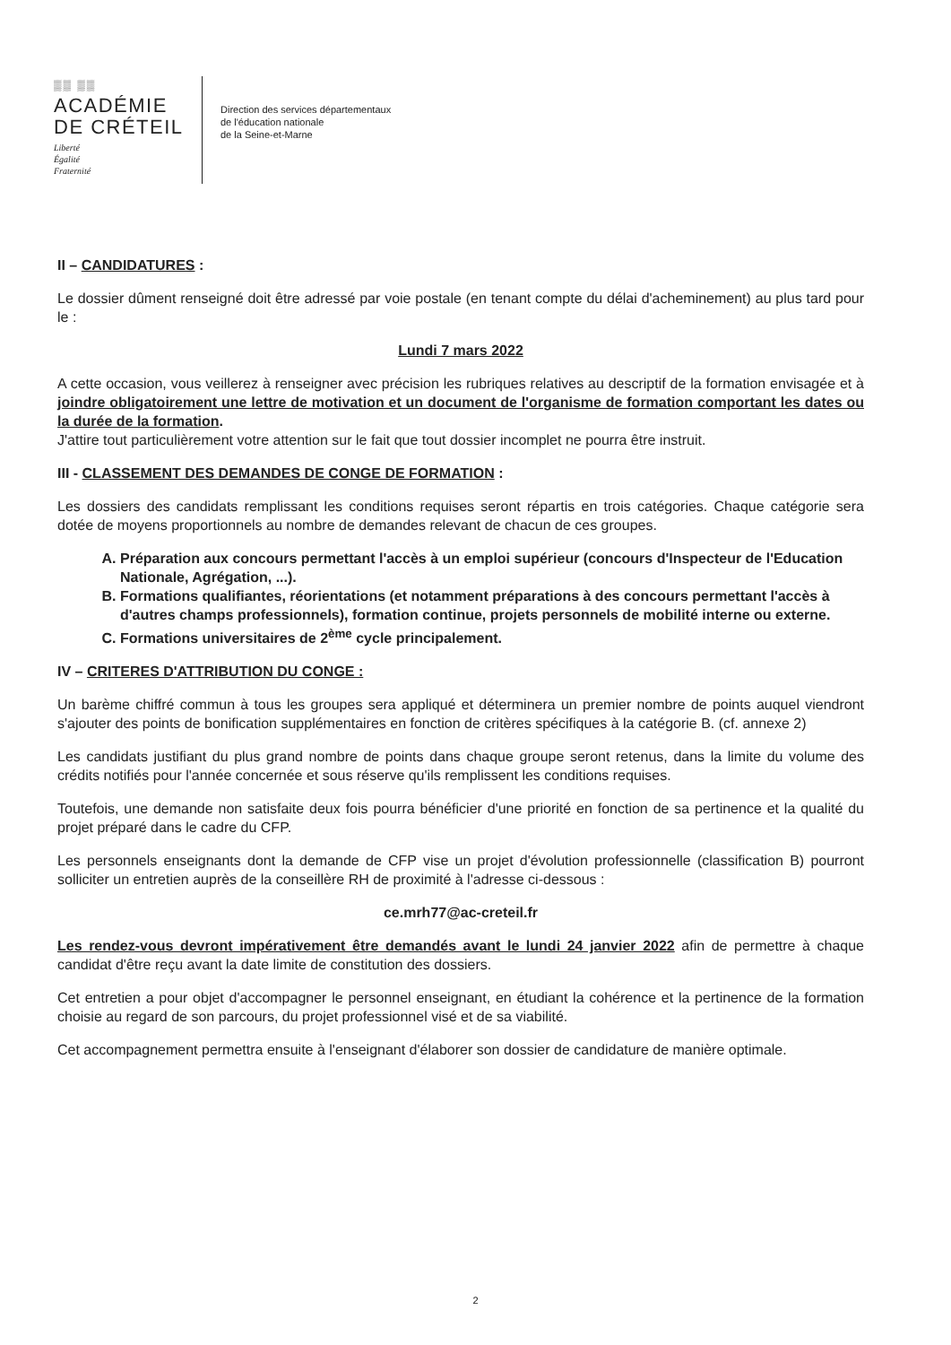▒▒ ▒▒
ACADÉMIE
DE CRÉTEIL
Liberté
Égalité
Fraternité
Direction des services départementaux
de l'éducation nationale
de la Seine-et-Marne
II – CANDIDATURES :
Le dossier dûment renseigné doit être adressé par voie postale (en tenant compte du délai d'acheminement) au plus tard pour le :
Lundi 7 mars 2022
A cette occasion, vous veillerez à renseigner avec précision les rubriques relatives au descriptif de la formation envisagée et à joindre obligatoirement une lettre de motivation et un document de l'organisme de formation comportant les dates ou la durée de la formation.
J'attire tout particulièrement votre attention sur le fait que tout dossier incomplet ne pourra être instruit.
III - CLASSEMENT DES DEMANDES DE CONGE DE FORMATION :
Les dossiers des candidats remplissant les conditions requises seront répartis en trois catégories. Chaque catégorie sera dotée de moyens proportionnels au nombre de demandes relevant de chacun de ces groupes.
A. Préparation aux concours permettant l'accès à un emploi supérieur (concours d'Inspecteur de l'Education Nationale, Agrégation, ...).
B. Formations qualifiantes, réorientations (et notamment préparations à des concours permettant l'accès à d'autres champs professionnels), formation continue, projets personnels de mobilité interne ou externe.
C. Formations universitaires de 2<sup>ème</sup> cycle principalement.
IV – CRITERES D'ATTRIBUTION DU CONGE :
Un barème chiffré commun à tous les groupes sera appliqué et déterminera un premier nombre de points auquel viendront s'ajouter des points de bonification supplémentaires en fonction de critères spécifiques à la catégorie B. (cf. annexe 2)
Les candidats justifiant du plus grand nombre de points dans chaque groupe seront retenus, dans la limite du volume des crédits notifiés pour l'année concernée et sous réserve qu'ils remplissent les conditions requises.
Toutefois, une demande non satisfaite deux fois pourra bénéficier d'une priorité en fonction de sa pertinence et la qualité du projet préparé dans le cadre du CFP.
Les personnels enseignants dont la demande de CFP vise un projet d'évolution professionnelle (classification B) pourront solliciter un entretien auprès de la conseillère RH de proximité à l'adresse ci-dessous :
ce.mrh77@ac-creteil.fr
Les rendez-vous devront impérativement être demandés avant le lundi 24 janvier 2022 afin de permettre à chaque candidat d'être reçu avant la date limite de constitution des dossiers.
Cet entretien a pour objet d'accompagner le personnel enseignant, en étudiant la cohérence et la pertinence de la formation choisie au regard de son parcours, du projet professionnel visé et de sa viabilité.
Cet accompagnement permettra ensuite à l'enseignant d'élaborer son dossier de candidature de manière optimale.
2